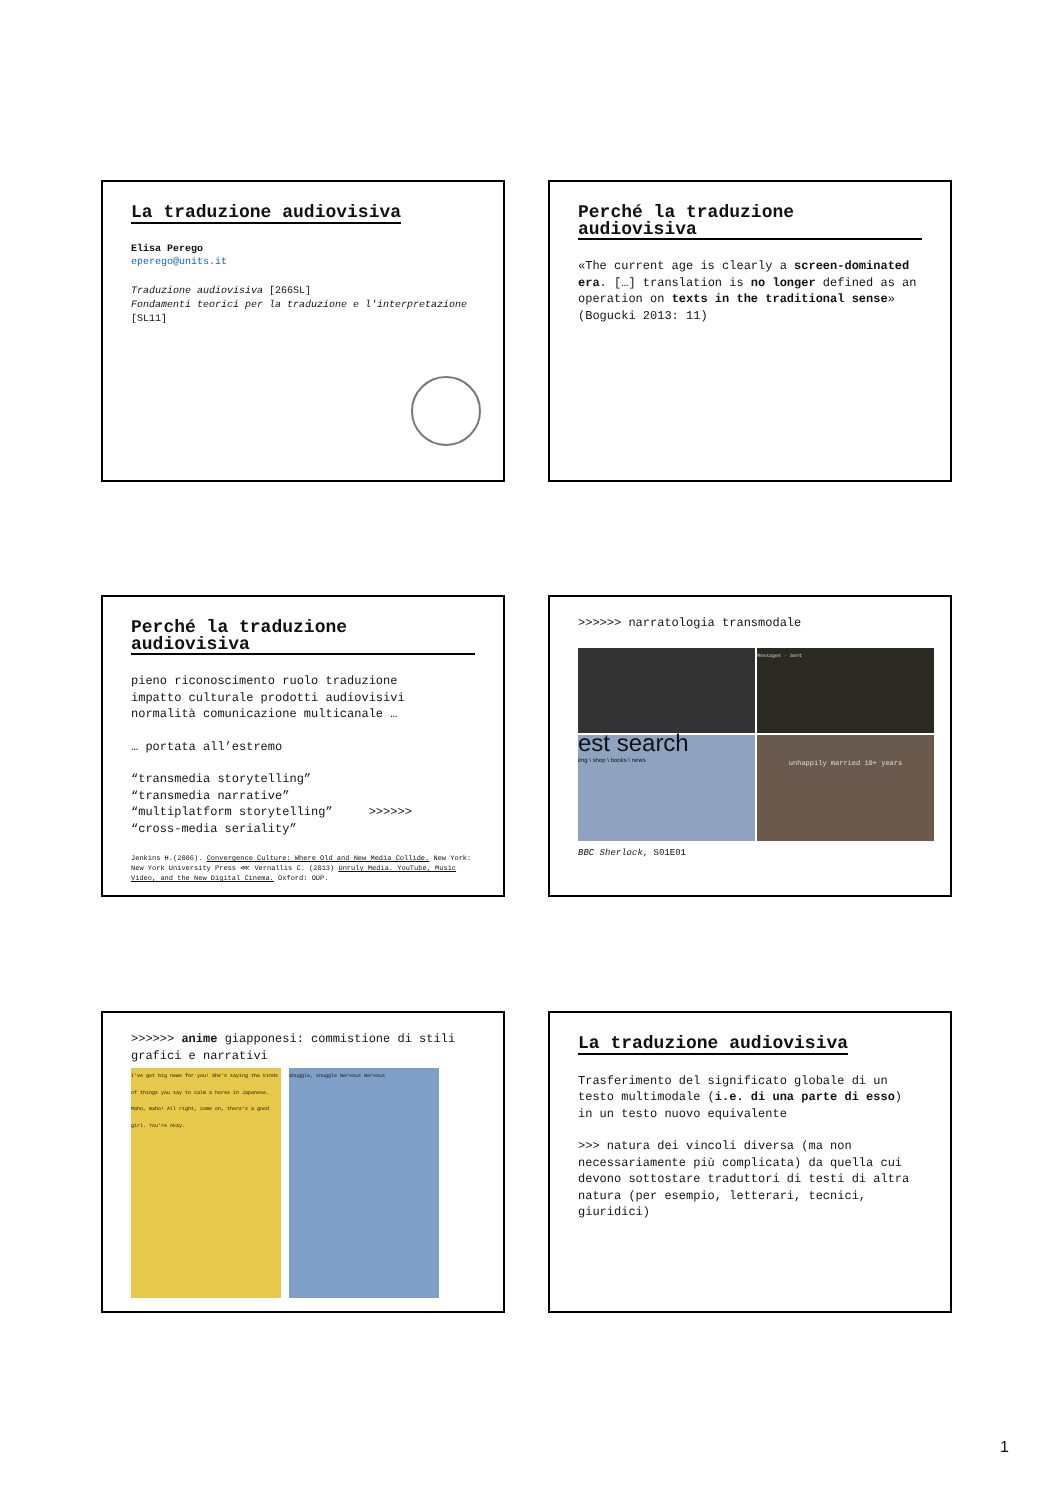La traduzione audiovisiva
Elisa Perego
eperego@units.it
Traduzione audiovisiva [266SL]
Fondamenti teorici per la traduzione e l'interpretazione [SL11]
Perché la traduzione audiovisiva
«The current age is clearly a screen-dominated era. […] translation is no longer defined as an operation on texts in the traditional sense» (Bogucki 2013: 11)
Perché la traduzione audiovisiva
pieno riconoscimento ruolo traduzione
impatto culturale prodotti audiovisivi
normalità comunicazione multicanale …
… portata all’estremo
“transmedia storytelling”
“transmedia narrative”
“multiplatform storytelling” >>>>>>
“cross-media seriality”
Jenkins H.(2006). Convergence Culture: Where Old and New Media Collide. New York: New York University Press ⋘ Vernallis C. (2013) Unruly Media. YouTube, Music Video, and the New Digital Cinema. Oxford: OUP.
>>>>>> narratologia transmodale
Messages · Sent
est search
img \ shop \ books \ news
unhappily married 10+ years
BBC Sherlock, S01E01
>>>>>> anime giapponesi: commistione di stili grafici e narrativi
I've got big news for you! She's saying the kinds of things you say to calm a horse in Japanese. Maho, maho! All right, come on, there's a good girl. You're okay.
Snuggle, snuggle Nervous Nervous
La traduzione audiovisiva
Trasferimento del significato globale di un testo multimodale (i.e. di una parte di esso) in un testo nuovo equivalente
>>> natura dei vincoli diversa (ma non necessariamente più complicata) da quella cui devono sottostare traduttori di testi di altra natura (per esempio, letterari, tecnici, giuridici)
1